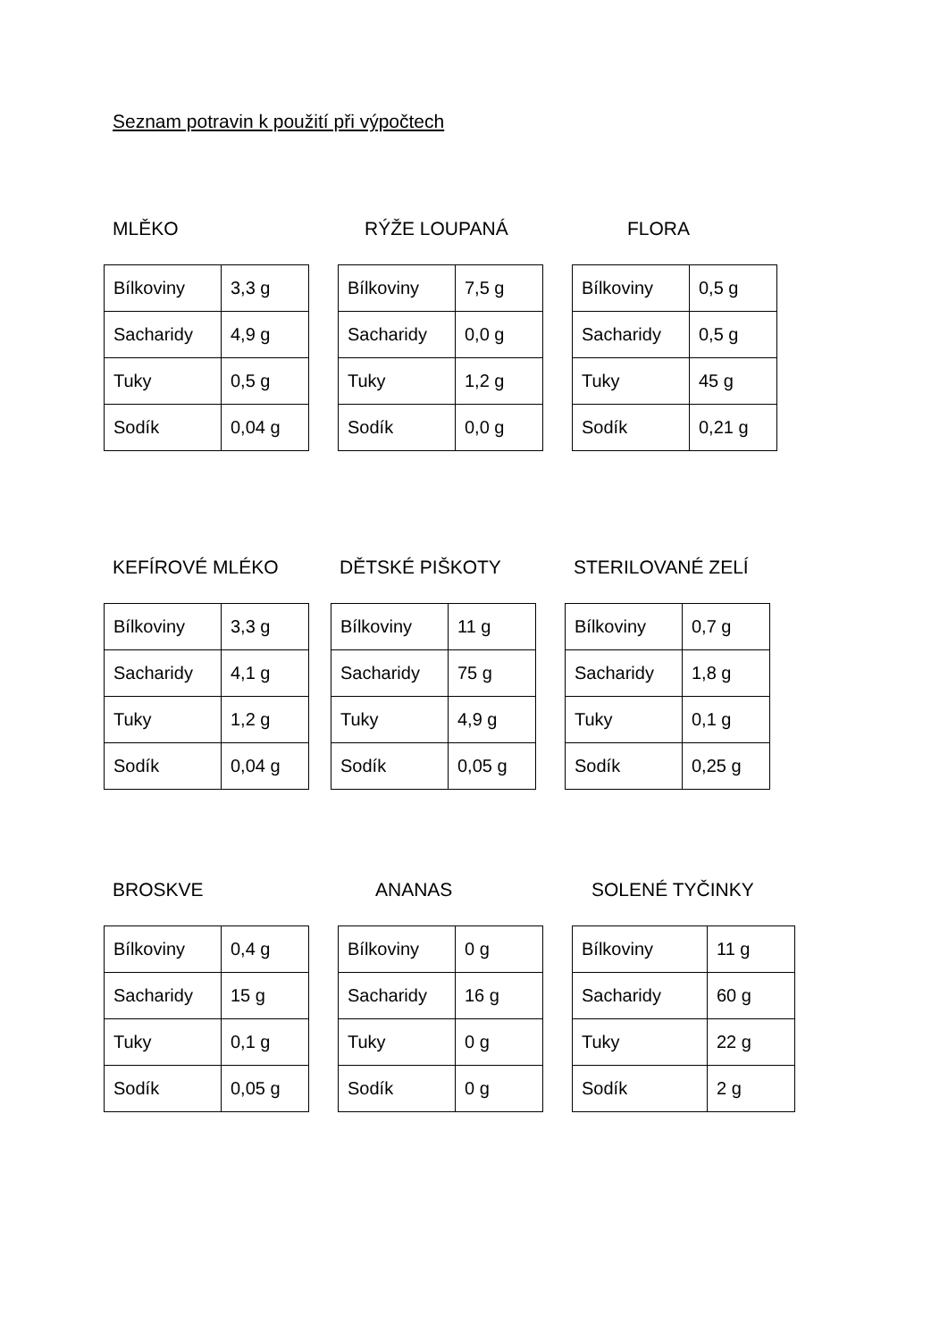Seznam potravin k použití při výpočtech
MLĚKO
| Bílkoviny | 3,3 g |
| Sacharidy | 4,9 g |
| Tuky | 0,5 g |
| Sodík | 0,04 g |
RÝŽE LOUPANÁ
| Bílkoviny | 7,5 g |
| Sacharidy | 0,0 g |
| Tuky | 1,2 g |
| Sodík | 0,0 g |
FLORA
| Bílkoviny | 0,5 g |
| Sacharidy | 0,5 g |
| Tuky | 45 g |
| Sodík | 0,21 g |
KEFÍROVÉ MLÉKO
| Bílkoviny | 3,3 g |
| Sacharidy | 4,1 g |
| Tuky | 1,2 g |
| Sodík | 0,04 g |
DĚTSKÉ PIŠKOTY
| Bílkoviny | 11 g |
| Sacharidy | 75 g |
| Tuky | 4,9 g |
| Sodík | 0,05 g |
STERILOVANÉ ZELÍ
| Bílkoviny | 0,7 g |
| Sacharidy | 1,8 g |
| Tuky | 0,1 g |
| Sodík | 0,25 g |
BROSKVE
| Bílkoviny | 0,4 g |
| Sacharidy | 15 g |
| Tuky | 0,1 g |
| Sodík | 0,05 g |
ANANAS
| Bílkoviny | 0 g |
| Sacharidy | 16 g |
| Tuky | 0 g |
| Sodík | 0 g |
SOLENÉ TYČINKY
| Bílkoviny | 11 g |
| Sacharidy | 60 g |
| Tuky | 22 g |
| Sodík | 2 g |